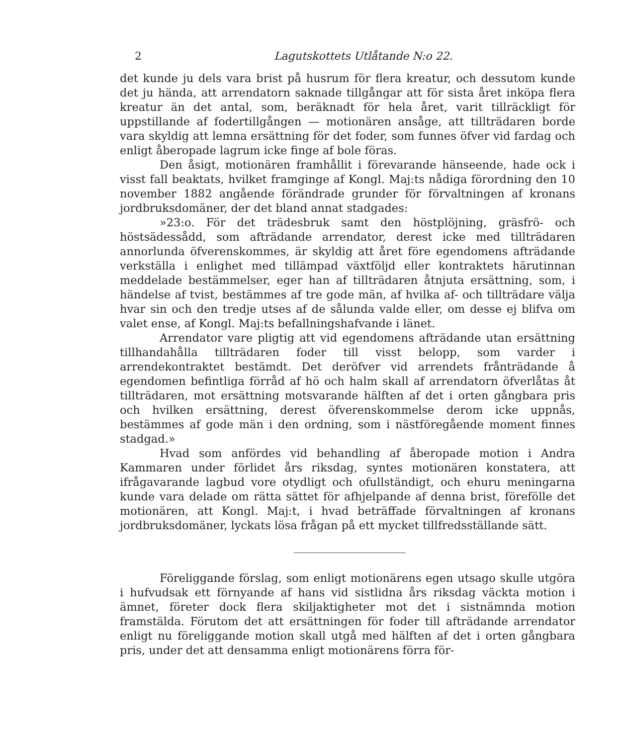2 Lagutskottets Utlåtande N:o 22.
det kunde ju dels vara brist på husrum för flera kreatur, och dessutom kunde det ju hända, att arrendatorn saknade tillgångar att för sista året inköpa flera kreatur än det antal, som, beräknadt för hela året, varit tillräckligt för uppstillande af fodertillgången — motionären ansåge, att tillträdaren borde vara skyldig att lemna ersättning för det foder, som funnes öfver vid fardag och enligt åberopade lagrum icke finge af bole föras.
Den åsigt, motionären framhållit i förevarande hänseende, hade ock i visst fall beaktats, hvilket framginge af Kongl. Maj:ts nådiga förordning den 10 november 1882 angående förändrade grunder för förvaltningen af kronans jordbruksdomäner, der det bland annat stadgades:
»23:o. För det trädesbruk samt den höstplöjning, gräsfrö- och höstsädessådd, som afträdande arrendator, derest icke med tillträdaren annorlunda öfverenskommes, är skyldig att året före egendomens afträdande verkställa i enlighet med tillämpad växtföljd eller kontraktets härutinnan meddelade bestämmelser, eger han af tillträdaren åtnjuta ersättning, som, i händelse af tvist, bestämmes af tre gode män, af hvilka af- och tillträdare välja hvar sin och den tredje utses af de sålunda valde eller, om desse ej blifva om valet ense, af Kongl. Maj:ts befallningshafvande i länet.
Arrendator vare pligtig att vid egendomens afträdande utan ersättning tillhandahålla tillträdaren foder till visst belopp, som varder i arrendekontraktet bestämdt. Det deröfver vid arrendets frånträdande å egendomen befintliga förråd af hö och halm skall af arrendatorn öfverlåtas åt tillträdaren, mot ersättning motsvarande hälften af det i orten gångbara pris och hvilken ersättning, derest öfverenskommelse derom icke uppnås, bestämmes af gode män i den ordning, som i nästföregående moment finnes stadgad.»
Hvad som anfördes vid behandling af åberopade motion i Andra Kammaren under förlidet års riksdag, syntes motionären konstatera, att ifrågavarande lagbud vore otydligt och ofullständigt, och ehuru meningarna kunde vara delade om rätta sättet för afhjelpande af denna brist, förefölle det motionären, att Kongl. Maj:t, i hvad beträffade förvaltningen af kronans jordbruksdomäner, lyckats lösa frågan på ett mycket tillfredsställande sätt.
Föreliggande förslag, som enligt motionärens egen utsago skulle utgöra i hufvudsak ett förnyande af hans vid sistlidna års riksdag väckta motion i ämnet, företer dock flera skiljaktigheter mot det i sistnämnda motion framstälda. Förutom det att ersättningen för foder till afträdande arrendator enligt nu föreliggande motion skall utgå med hälften af det i orten gångbara pris, under det att densamma enligt motionärens förra för-